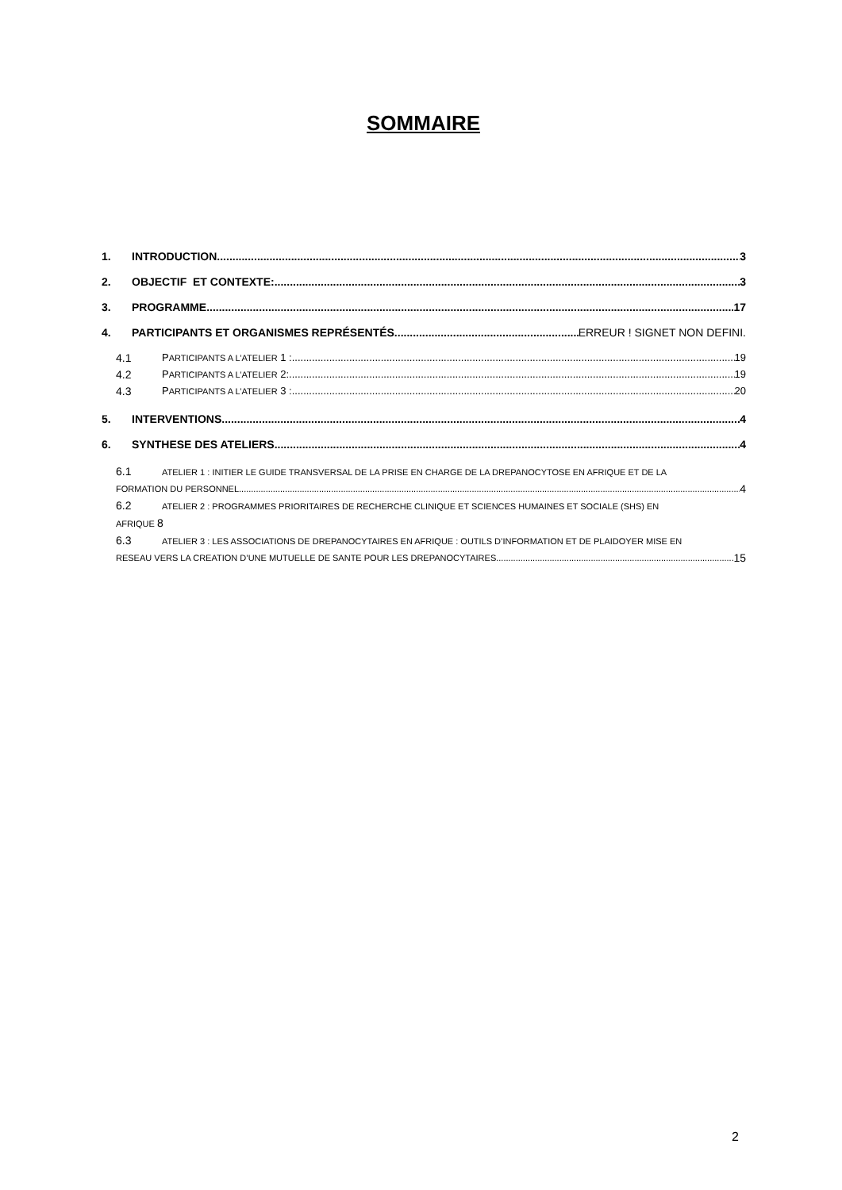SOMMAIRE
1. INTRODUCTION 3
2. OBJECTIF ET CONTEXTE: 3
3. PROGRAMME 17
4. PARTICIPANTS ET ORGANISMES REPRÉSENTÉS ERREUR ! SIGNET NON DEFINI.
4.1 PARTICIPANTS A L’ATELIER 1 : 19
4.2 PARTICIPANTS A L’ATELIER 2: 19
4.3 PARTICIPANTS A L’ATELIER 3 : 20
5. INTERVENTIONS 4
6. SYNTHESE DES ATELIERS 4
6.1 ATELIER 1 : INITIER LE GUIDE TRANSVERSAL DE LA PRISE EN CHARGE DE LA DREPANOCYTOSE EN AFRIQUE ET DE LA
FORMATION DU PERSONNEL 4
6.2 ATELIER 2 : PROGRAMMES PRIORITAIRES DE RECHERCHE CLINIQUE ET SCIENCES HUMAINES ET SOCIALE (SHS) EN
AFRIQUE 8
6.3 ATELIER 3 : LES ASSOCIATIONS DE DREPANOCYTAIRES EN AFRIQUE : OUTILS D’INFORMATION ET DE PLAIDOYER MISE EN
RESEAU VERS LA CREATION D’UNE MUTUELLE DE SANTE POUR LES DREPANOCYTAIRES 15
2